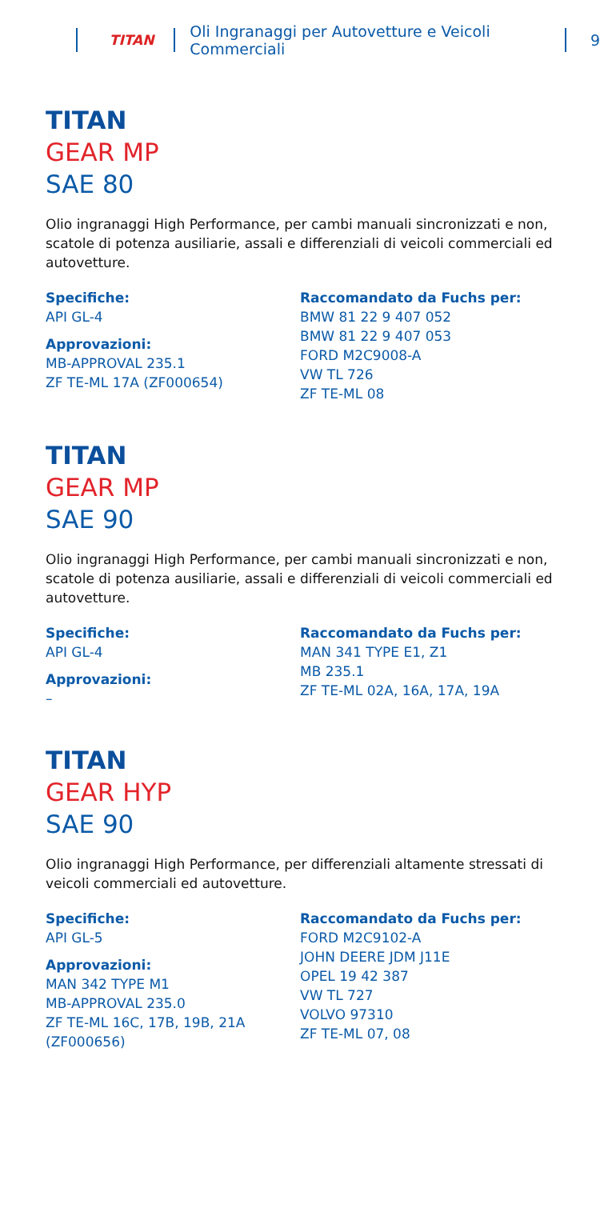TITAN Oli Ingranaggi per Autovetture e Veicoli Commerciali 9
TITAN
GEAR MP
SAE 80
Olio ingranaggi High Performance, per cambi manuali sincronizzati e non, scatole di potenza ausiliarie, assali e differenziali di veicoli commerciali ed autovetture.
Specifiche:
API GL-4
Approvazioni:
MB-APPROVAL 235.1
ZF TE-ML 17A (ZF000654)
Raccomandato da Fuchs per:
BMW 81 22 9 407 052
BMW 81 22 9 407 053
FORD M2C9008-A
VW TL 726
ZF TE-ML 08
TITAN
GEAR MP
SAE 90
Olio ingranaggi High Performance, per cambi manuali sincronizzati e non, scatole di potenza ausiliarie, assali e differenziali di veicoli commerciali ed autovetture.
Specifiche:
API GL-4
Approvazioni:
–
Raccomandato da Fuchs per:
MAN 341 TYPE E1, Z1
MB 235.1
ZF TE-ML 02A, 16A, 17A, 19A
TITAN
GEAR HYP
SAE 90
Olio ingranaggi High Performance, per differenziali altamente stressati di veicoli commerciali ed autovetture.
Specifiche:
API GL-5
Approvazioni:
MAN 342 TYPE M1
MB-APPROVAL 235.0
ZF TE-ML 16C, 17B, 19B, 21A
(ZF000656)
Raccomandato da Fuchs per:
FORD M2C9102-A
JOHN DEERE JDM J11E
OPEL 19 42 387
VW TL 727
VOLVO 97310
ZF TE-ML 07, 08